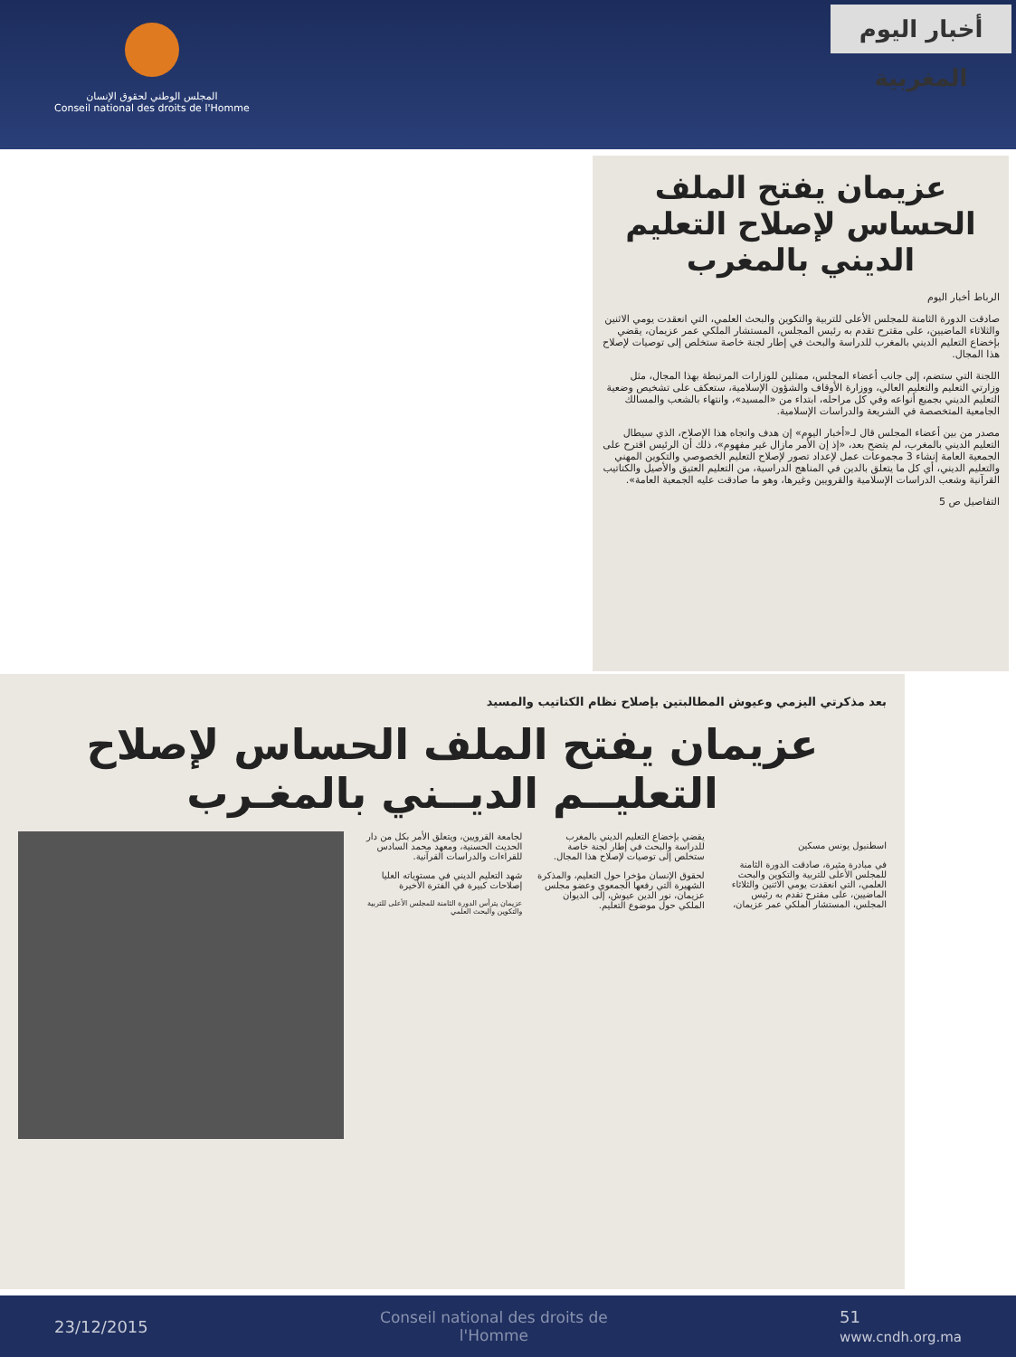المجلس الوطني لحقوق الإنسان
Conseil national des droits de l'Homme
أخبار اليوم المغربية
عزيمان يفتح الملف الحساس لإصلاح التعليم الديني بالمغرب
الرباط أخبار اليوم
صادقت الدورة الثامنة للمجلس الأعلى للتربية والتكوين والبحث العلمي، التي انعقدت يومي الاثنين والثلاثاء الماضيين، على مقترح تقدم به رئيس المجلس، المستشار الملكي عمر عزيمان، يقضي بإخضاع التعليم الديني بالمغرب للدراسة والبحث في إطار لجنة خاصة ستخلص إلى توصيات لإصلاح هذا المجال.
اللجنة التي ستضم، إلى جانب أعضاء المجلس، ممثلين للوزارات المرتبطة بهذا المجال، مثل وزارتي التعليم والتعليم العالي، ووزارة الأوقاف والشؤون الإسلامية، ستعكف على تشخيص وضعية التعليم الديني بجميع أنواعه وفي كل مراحله، ابتداء من «المسيد»، وانتهاء بالشعب والمسالك الجامعية المتخصصة في الشريعة والدراسات الإسلامية.
مصدر من بين أعضاء المجلس قال لـ«أخبار اليوم» إن هدف واتجاه هذا الإصلاح، الذي سيطال التعليم الديني بالمغرب، لم يتضح بعد، «إذ إن الأمر مازال غير مفهوم»، ذلك أن الرئيس اقترح على الجمعية العامة إنشاء 3 مجموعات عمل لإعداد تصور لإصلاح التعليم الخصوصي والتكوين المهني والتعليم الديني، أي كل ما يتعلق بالدين في المناهج الدراسية، من التعليم العتيق والأصيل والكتاتيب القرآنية وشعب الدراسات الإسلامية والقرويين وغيرها، وهو ما صادقت عليه الجمعية العامة».
التفاصيل ص 5
بعد مذكرتي اليزمي وعيوش المطالبتين بإصلاح نظام الكتاتيب والمسيد
عزيمان يفتح الملف الحساس لإصلاح التعليــم الديــني بالمغـرب
اسطنبول يونس مسكين
في مبادرة مثيرة، صادقت الدورة الثامنة للمجلس الأعلى للتربية والتكوين والبحث العلمي، التي انعقدت يومي الاثنين والثلاثاء الماضيين، على مقترح تقدم به رئيس المجلس، المستشار الملكي عمر عزيمان، يقضي بإخضاع التعليم الديني بالمغرب للدراسة والبحث في إطار لجنة خاصة ستخلص إلى توصيات لإصلاح هذا المجال.
لحقوق الإنسان مؤخرا حول التعليم، والمذكرة الشهيرة التي رفعها الجمعوي وعضو مجلس عزيمان، نور الدين عيوش، إلى الديوان الملكي حول موضوع التعليم.
لجامعة القرويين، ويتعلق الأمر بكل من دار الحديث الحسنية، ومعهد محمد السادس للقراءات والدراسات القرآنية.
شهد التعليم الديني في مستوياته العليا إصلاحات كبيرة في الفترة الأخيرة
عزيمان يترأس الدورة الثامنة للمجلس الأعلى للتربية والتكوين والبحث العلمي
23/12/2015 Conseil national des droits de
l'Homme 51
www.cndh.org.ma